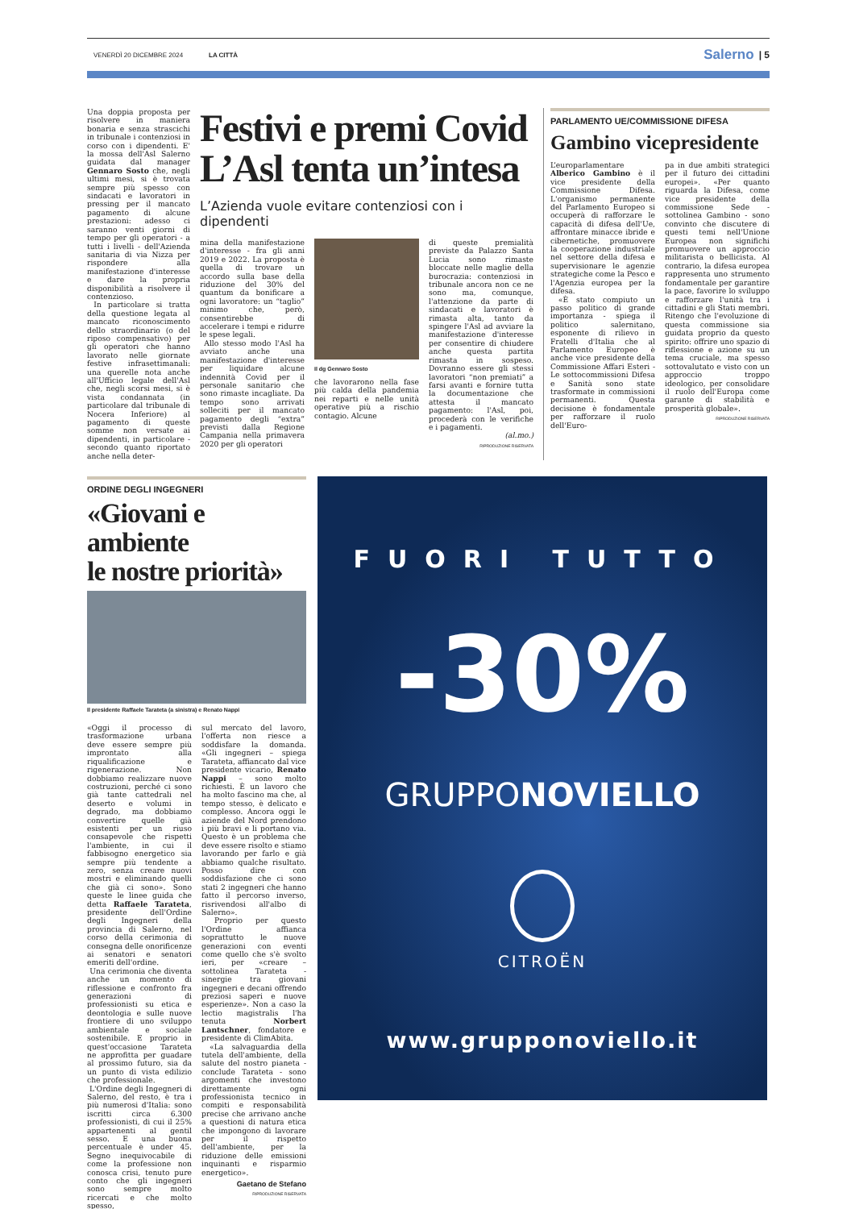VENERDÌ 20 DICEMBRE 2024 LA CITTÀ Salerno | 5
Una doppia proposta per risolvere in maniera bonaria e senza strascichi in tribunale i contenziosi in corso con i dipendenti. E' la mossa dell'Asl Salerno guidata dal manager Gennaro Sosto che, negli ultimi mesi, si è trovata sempre più spesso con sindacati e lavoratori in pressing per il mancato pagamento di alcune prestazioni: adesso ci saranno venti giorni di tempo per gli operatori - a tutti i livelli - dell'Azienda sanitaria di via Nizza per rispondere alla manifestazione d'interesse e dare la propria disponibilità a risolvere il contenzioso.
In particolare si tratta della questione legata al mancato riconoscimento dello straordinario (o del riposo compensativo) per gli operatori che hanno lavorato nelle giornate festive infrasettimanali: una querelle nota anche all'Ufficio legale dell'Asl che, negli scorsi mesi, si è vista condannata (in particolare dal tribunale di Nocera Inferiore) al pagamento di queste somme non versate ai dipendenti, in particolare - secondo quanto riportato anche nella deter-
Festivi e premi Covid
L’Asl tenta un’intesa
L’Azienda vuole evitare contenziosi con i dipendenti
mina della manifestazione d'interesse - fra gli anni 2019 e 2022. La proposta è quella di trovare un accordo sulla base della riduzione del 30% del quantum da bonificare a ogni lavoratore: un “taglio” minimo che, però, consentirebbe di accelerare i tempi e ridurre le spese legali.
Allo stesso modo l'Asl ha avviato anche una manifestazione d'interesse per liquidare alcune indennità Covid per il personale sanitario che sono rimaste incagliate. Da tempo sono arrivati solleciti per il mancato pagamento degli “extra” previsti dalla Regione Campania nella primavera 2020 per gli operatori
Il dg Gennaro Sosto
che lavorarono nella fase più calda della pandemia nei reparti e nelle unità operative più a rischio contagio. Alcune
di queste premialità previste da Palazzo Santa Lucia sono rimaste bloccate nelle maglie della burocrazia: contenziosi in tribunale ancora non ce ne sono ma, comunque, l'attenzione da parte di sindacati e lavoratori è rimasta alta, tanto da spingere l'Asl ad avviare la manifestazione d'interesse per consentire di chiudere anche questa partita rimasta in sospeso. Dovranno essere gli stessi lavoratori “non premiati” a farsi avanti e fornire tutta la documentazione che attesta il mancato pagamento: l'Asl, poi, procederà con le verifiche e i pagamenti.
(al.mo.)
RIPRODUZIONE RISERVATA
PARLAMENTO UE/COMMISSIONE DIFESA
Gambino vicepresidente
L’europarlamentare Alberico Gambino è il vice presidente della Commissione Difesa. L'organismo permanente del Parlamento Europeo si occuperà di rafforzare le capacità di difesa dell'Ue, affrontare minacce ibride e cibernetiche, promuovere la cooperazione industriale nel settore della difesa e supervisionare le agenzie strategiche come la Pesco e l'Agenzia europea per la difesa.
«È stato compiuto un passo politico di grande importanza - spiega il politico salernitano, esponente di rilievo in Fratelli d'Italia che al Parlamento Europeo è anche vice presidente della Commissione Affari Esteri - Le sottocommissioni Difesa e Sanità sono state trasformate in commissioni permanenti. Questa decisione è fondamentale per rafforzare il ruolo dell'Euro-
pa in due ambiti strategici per il futuro dei cittadini europei». «Per quanto riguarda la Difesa, come vice presidente della commissione Sede - sottolinea Gambino - sono convinto che discutere di questi temi nell'Unione Europea non significhi promuovere un approccio militarista o bellicista. Al contrario, la difesa europea rappresenta uno strumento fondamentale per garantire la pace, favorire lo sviluppo e rafforzare l'unità tra i cittadini e gli Stati membri. Ritengo che l'evoluzione di questa commissione sia guidata proprio da questo spirito: offrire uno spazio di riflessione e azione su un tema cruciale, ma spesso sottovalutato e visto con un approccio troppo ideologico, per consolidare il ruolo dell'Europa come garante di stabilità e prosperità globale».
RIPRODUZIONE RISERVATA
ORDINE DEGLI INGEGNERI
«Giovani e ambiente
le nostre priorità»
Il presidente Raffaele Tarateta (a sinistra) e Renato Nappi
«Oggi il processo di trasformazione urbana deve essere sempre più improntato alla riqualificazione e rigenerazione. Non dobbiamo realizzare nuove costruzioni, perché ci sono già tante cattedrali nel deserto e volumi in degrado, ma dobbiamo convertire quelle già esistenti per un riuso consapevole che rispetti l'ambiente, in cui il fabbisogno energetico sia sempre più tendente a zero, senza creare nuovi mostri e eliminando quelli che già ci sono». Sono queste le linee guida che detta Raffaele Tarateta, presidente dell'Ordine degli Ingegneri della provincia di Salerno, nel corso della cerimonia di consegna delle onorificenze ai senatori e senatori emeriti dell'ordine.
Una cerimonia che diventa anche un momento di riflessione e confronto fra generazioni di professionisti su etica e deontologia e sulle nuove frontiere di uno sviluppo ambientale e sociale sostenibile. E proprio in quest'occasione Tarateta ne approfitta per guadare al prossimo futuro, sia da un punto di vista edilizio che professionale.
L'Ordine degli Ingegneri di Salerno, del resto, è tra i più numerosi d'Italia: sono iscritti circa 6.300 professionisti, di cui il 25% appartenenti al gentil sesso. E una buona percentuale è under 45. Segno inequivocabile di come la professione non conosca crisi, tenuto pure conto che gli ingegneri sono sempre molto ricercati e che molto spesso,
sul mercato del lavoro, l'offerta non riesce a soddisfare la domanda. «Gli ingegneri – spiega Tarateta, affiancato dal vice presidente vicario, Renato Nappi – sono molto richiesti. È un lavoro che ha molto fascino ma che, al tempo stesso, è delicato e complesso. Ancora oggi le aziende del Nord prendono i più bravi e li portano via. Questo è un problema che deve essere risolto e stiamo lavorando per farlo e già abbiamo qualche risultato. Posso dire con soddisfazione che ci sono stati 2 ingegneri che hanno fatto il percorso inverso, risrivendosi all'albo di Salerno».
Proprio per questo l'Ordine affianca soprattutto le nuove generazioni con eventi come quello che s'è svolto ieri, per «creare – sottolinea Tarateta - sinergie tra giovani ingegneri e decani offrendo preziosi saperi e nuove esperienze». Non a caso la lectio magistralis l'ha tenuta Norbert Lantschner, fondatore e presidente di ClimAbita.
«La salvaguardia della tutela dell'ambiente, della salute del nostro pianeta - conclude Tarateta - sono argomenti che investono direttamente ogni professionista tecnico in compiti e responsabilità precise che arrivano anche a questioni di natura etica che impongono di lavorare per il rispetto dell'ambiente, per la riduzione delle emissioni inquinanti e risparmio energetico».
Gaetano de Stefano
RIPRODUZIONE RISERVATA
FUORI TUTTO
-30%
GRUPPONOVIELLO
CITROËN
www.grupponoviello.it